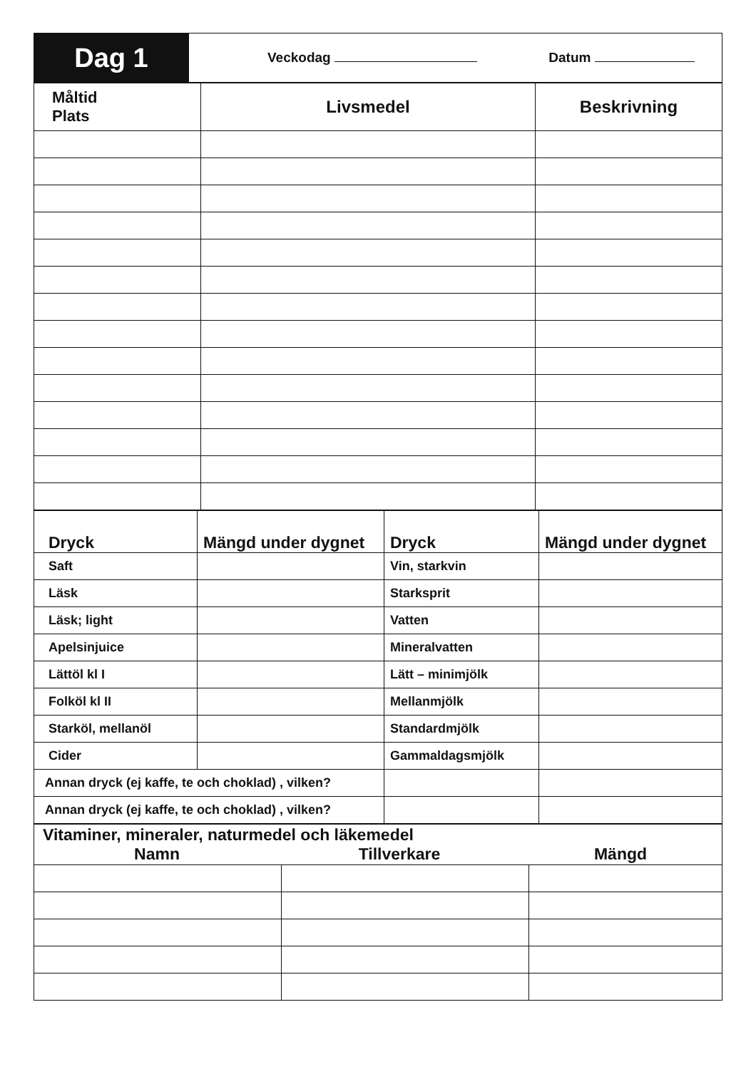| Dag 1 | Veckodag Datum |
| Måltid Plats | Livsmedel | Beskrivning |
| --- | --- | --- |
| Dryck | Mängd under dygnet | Dryck | Mängd under dygnet |
| --- | --- | --- | --- |
| Saft | | Vin, starkvin | |
| Läsk | | Starksprit | |
| Läsk; light | | Vatten | |
| Apelsinjuice | | Mineralvatten | |
| Lättöl kl I | | Lätt – minimjölk | |
| Folköl kl II | | Mellanmjölk | |
| Starköl, mellanöl | | Standardmjölk | |
| Cider | | Gammaldagsmjölk | |
| Annan dryck (ej kaffe, te och choklad) , vilken? | | | |
| Annan dryck (ej kaffe, te och choklad) , vilken? | | | |
| Vitaminer, mineraler, naturmedel och läkemedel Namn Tillverkare Mängd | | |